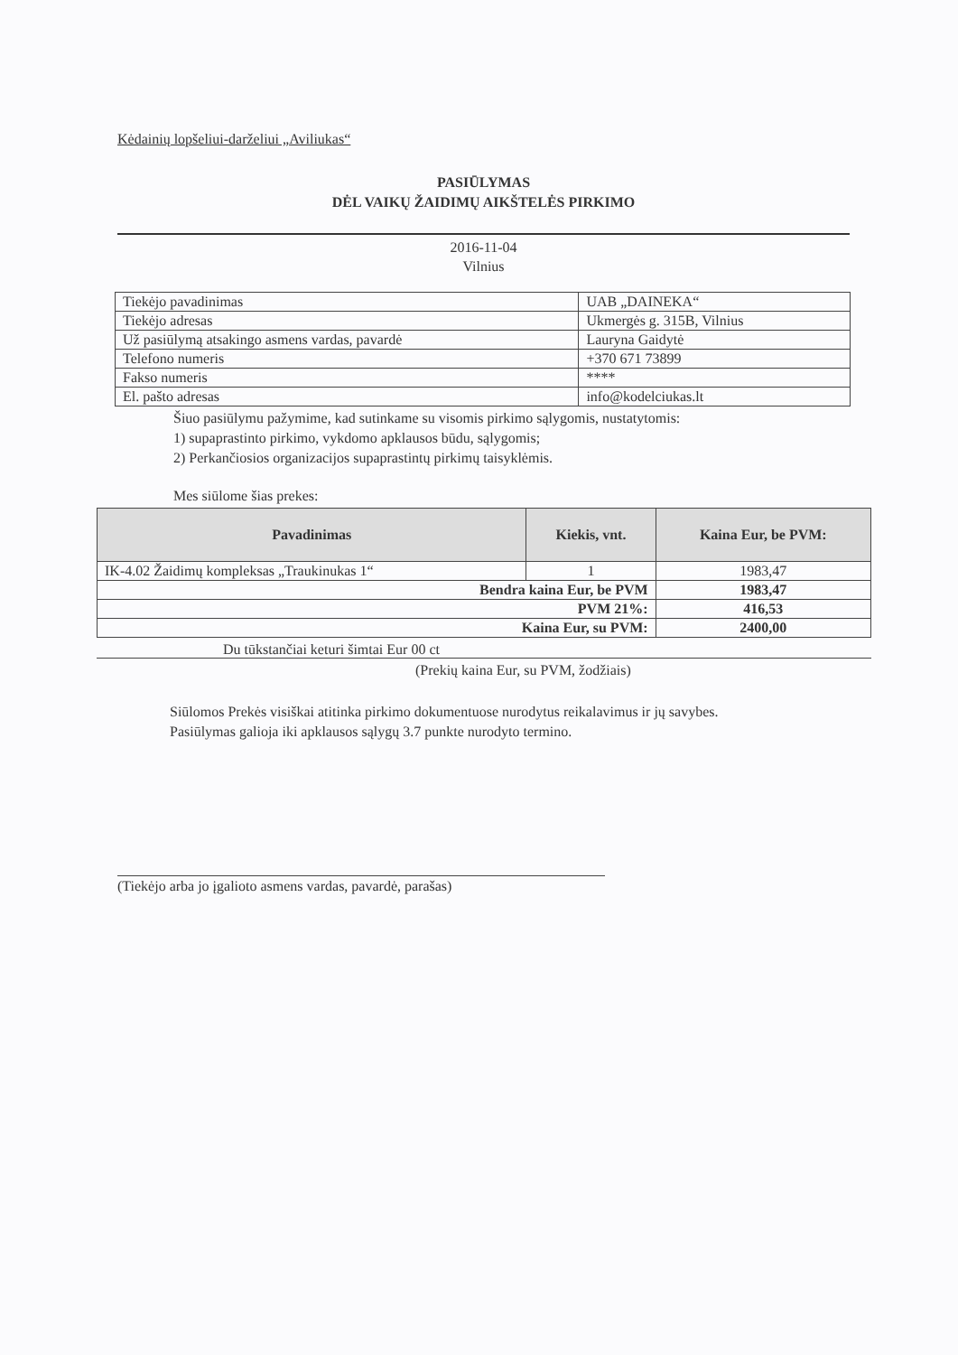Kėdainių lopšeliui-darželiui „Aviliukas“
PASIŪLYMAS
DĖL VAIKŲ ŽAIDIMŲ AIKŠTELĖS PIRKIMO
2016-11-04
Vilnius
| Tiekėjo pavadinimas | UAB „DAINEKA“ |
| Tiekėjo adresas | Ukmergės g. 315B, Vilnius |
| Už pasiūlymą atsakingo asmens vardas, pavardė | Lauryna Gaidytė |
| Telefono numeris | +370 671 73899 |
| Fakso numeris | **** |
| El. pašto adresas | info@kodelciukas.lt |
Šiuo pasiūlymu pažymime, kad sutinkame su visomis pirkimo sąlygomis, nustatytomis:
1) supaprastinto pirkimo, vykdomo apklausos būdu, sąlygomis;
2) Perkančiosios organizacijos supaprastintų pirkimų taisyklėmis.
Mes siūlome šias prekes:
| Pavadinimas | Kiekis, vnt. | Kaina Eur, be PVM: |
| --- | --- | --- |
| IK-4.02 Žaidimų kompleksas „Traukinukas 1“ | 1 | 1983,47 |
| Bendra kaina Eur, be PVM | | 1983,47 |
| PVM 21%: | | 416,53 |
| Kaina Eur, su PVM: | | 2400,00 |
Du tūkstančiai keturi šimtai Eur 00 ct
(Prekių kaina Eur, su PVM, žodžiais)
Siūlomos Prekės visiškai atitinka pirkimo dokumentuose nurodytus reikalavimus ir jų savybes.
Pasiūlymas galioja iki apklausos sąlygų 3.7 punkte nurodyto termino.
(Tiekėjo arba jo įgalioto asmens vardas, pavardė, parašas)